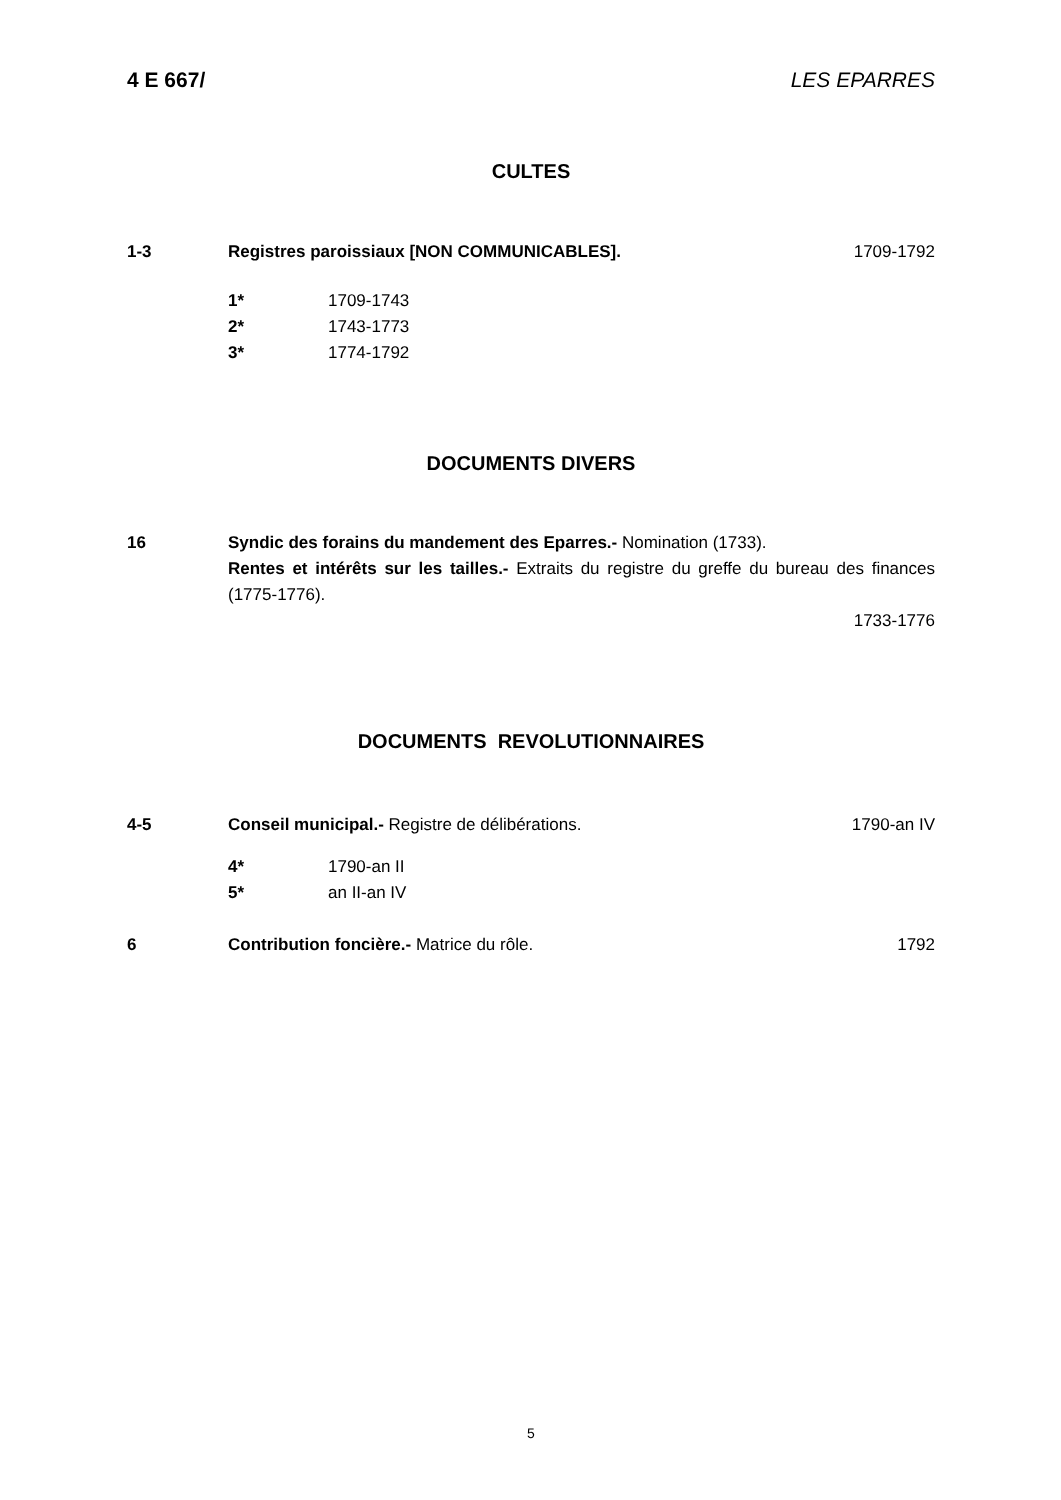4 E 667/ LES EPARRES
CULTES
1-3 Registres paroissiaux [NON COMMUNICABLES]. 1709-1792
1* 1709-1743
2* 1743-1773
3* 1774-1792
DOCUMENTS DIVERS
16 Syndic des forains du mandement des Eparres.- Nomination (1733).
Rentes et intérêts sur les tailles.- Extraits du registre du greffe du bureau des finances (1775-1776).
1733-1776
DOCUMENTS REVOLUTIONNAIRES
4-5 Conseil municipal.- Registre de délibérations. 1790-an IV
4* 1790-an II
5* an II-an IV
6 Contribution foncière.- Matrice du rôle. 1792
5